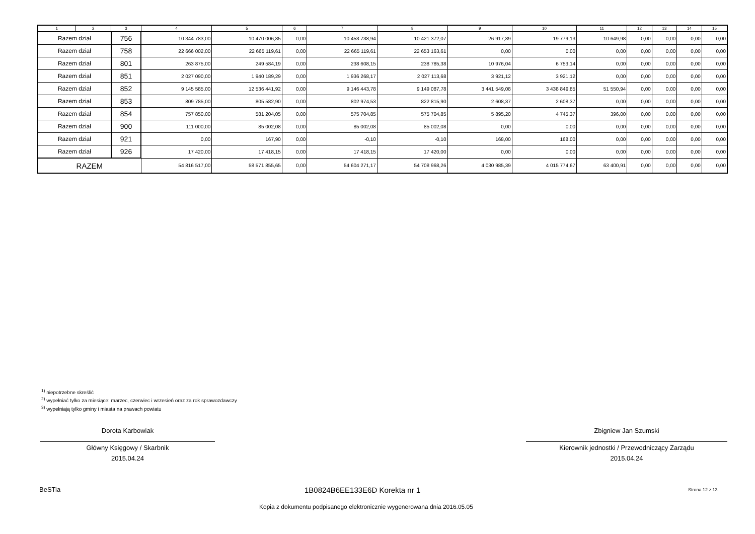| 1 | 2 | 3 | 4 | 5 | 6 | 7 | 8 | 9 | 10 | 11 | 12 | 13 | 14 | 15 |
| --- | --- | --- | --- | --- | --- | --- | --- | --- | --- | --- | --- | --- | --- | --- |
| Razem dział | | 756 | 10 344 783,00 | 10 470 006,85 | 0,00 | 10 453 738,94 | 10 421 372,07 | 26 917,89 | 19 779,13 | 10 649,98 | 0,00 | 0,00 | 0,00 | 0,00 |
| Razem dział | | 758 | 22 666 002,00 | 22 665 119,61 | 0,00 | 22 665 119,61 | 22 653 163,61 | 0,00 | 0,00 | 0,00 | 0,00 | 0,00 | 0,00 | 0,00 |
| Razem dział | | 801 | 263 875,00 | 249 584,19 | 0,00 | 238 608,15 | 238 785,38 | 10 976,04 | 6 753,14 | 0,00 | 0,00 | 0,00 | 0,00 | 0,00 |
| Razem dział | | 851 | 2 027 090,00 | 1 940 189,29 | 0,00 | 1 936 268,17 | 2 027 113,68 | 3 921,12 | 3 921,12 | 0,00 | 0,00 | 0,00 | 0,00 | 0,00 |
| Razem dział | | 852 | 9 145 585,00 | 12 536 441,92 | 0,00 | 9 146 443,78 | 9 149 087,78 | 3 441 549,08 | 3 438 849,85 | 51 550,94 | 0,00 | 0,00 | 0,00 | 0,00 |
| Razem dział | | 853 | 809 785,00 | 805 582,90 | 0,00 | 802 974,53 | 822 815,90 | 2 608,37 | 2 608,37 | 0,00 | 0,00 | 0,00 | 0,00 | 0,00 |
| Razem dział | | 854 | 757 850,00 | 581 204,05 | 0,00 | 575 704,85 | 575 704,85 | 5 895,20 | 4 745,37 | 396,00 | 0,00 | 0,00 | 0,00 | 0,00 |
| Razem dział | | 900 | 111 000,00 | 85 002,08 | 0,00 | 85 002,08 | 85 002,08 | 0,00 | 0,00 | 0,00 | 0,00 | 0,00 | 0,00 | 0,00 |
| Razem dział | | 921 | 0,00 | 167,90 | 0,00 | -0,10 | -0,10 | 168,00 | 168,00 | 0,00 | 0,00 | 0,00 | 0,00 | 0,00 |
| Razem dział | | 926 | 17 420,00 | 17 418,15 | 0,00 | 17 418,15 | 17 420,00 | 0,00 | 0,00 | 0,00 | 0,00 | 0,00 | 0,00 | 0,00 |
| RAZEM | | | 54 816 517,00 | 58 571 855,65 | 0,00 | 54 604 271,17 | 54 708 968,26 | 4 030 985,39 | 4 015 774,67 | 63 400,91 | 0,00 | 0,00 | 0,00 | 0,00 |
<sup>1)</sup> niepotrzebne skreślić
<sup>2)</sup> wypełniać tylko za miesiące: marzec, czerwiec i wrzesień oraz za rok sprawozdawczy
<sup>3)</sup> wypełniają tylko gminy i miasta na prawach powiatu
Dorota Karbowiak
Główny Księgowy / Skarbnik
2015.04.24
Zbigniew Jan Szumski
Kierownik jednostki / Przewodniczący Zarządu
2015.04.24
BeSTia 1B0824B6EE133E6D Korekta nr 1 Strona 12 z 13
Kopia z dokumentu podpisanego elektronicznie wygenerowana dnia 2016.05.05